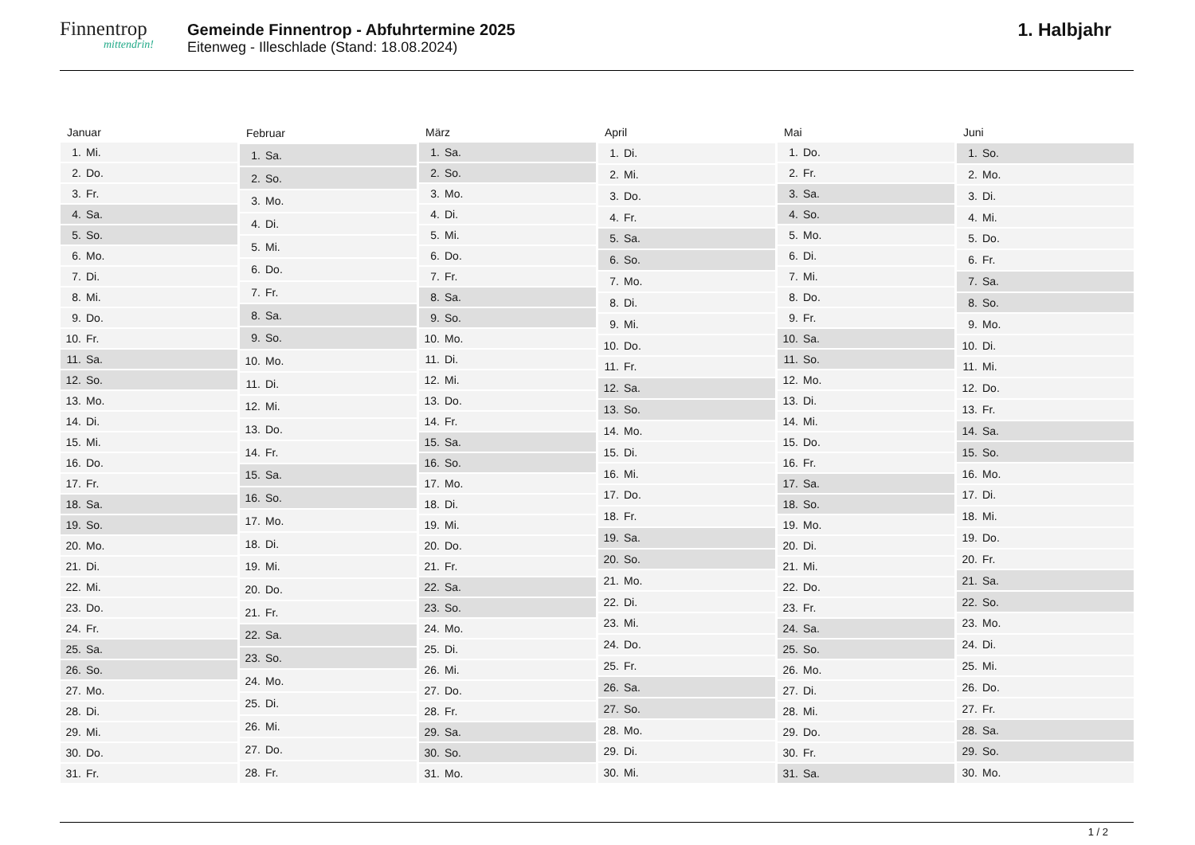Finnentrop
mittendrin!
Gemeinde Finnentrop - Abfuhrtermine 2025
Eitenweg - Illeschlade (Stand: 18.08.2024)
1. Halbjahr
| Januar | |
| --- | --- |
| 1. | Mi. |
| 2. | Do. |
| 3. | Fr. |
| 4. | Sa. |
| 5. | So. |
| 6. | Mo. |
| 7. | Di. |
| 8. | Mi. |
| 9. | Do. |
| 10. | Fr. |
| 11. | Sa. |
| 12. | So. |
| 13. | Mo. |
| 14. | Di. |
| 15. | Mi. |
| 16. | Do. |
| 17. | Fr. |
| 18. | Sa. |
| 19. | So. |
| 20. | Mo. |
| 21. | Di. |
| 22. | Mi. |
| 23. | Do. |
| 24. | Fr. |
| 25. | Sa. |
| 26. | So. |
| 27. | Mo. |
| 28. | Di. |
| 29. | Mi. |
| 30. | Do. |
| 31. | Fr. |
| Februar | |
| --- | --- |
| 1. | Sa. |
| 2. | So. |
| 3. | Mo. |
| 4. | Di. |
| 5. | Mi. |
| 6. | Do. |
| 7. | Fr. |
| 8. | Sa. |
| 9. | So. |
| 10. | Mo. |
| 11. | Di. |
| 12. | Mi. |
| 13. | Do. |
| 14. | Fr. |
| 15. | Sa. |
| 16. | So. |
| 17. | Mo. |
| 18. | Di. |
| 19. | Mi. |
| 20. | Do. |
| 21. | Fr. |
| 22. | Sa. |
| 23. | So. |
| 24. | Mo. |
| 25. | Di. |
| 26. | Mi. |
| 27. | Do. |
| 28. | Fr. |
| März | |
| --- | --- |
| 1. | Sa. |
| 2. | So. |
| 3. | Mo. |
| 4. | Di. |
| 5. | Mi. |
| 6. | Do. |
| 7. | Fr. |
| 8. | Sa. |
| 9. | So. |
| 10. | Mo. |
| 11. | Di. |
| 12. | Mi. |
| 13. | Do. |
| 14. | Fr. |
| 15. | Sa. |
| 16. | So. |
| 17. | Mo. |
| 18. | Di. |
| 19. | Mi. |
| 20. | Do. |
| 21. | Fr. |
| 22. | Sa. |
| 23. | So. |
| 24. | Mo. |
| 25. | Di. |
| 26. | Mi. |
| 27. | Do. |
| 28. | Fr. |
| 29. | Sa. |
| 30. | So. |
| 31. | Mo. |
| April | |
| --- | --- |
| 1. | Di. |
| 2. | Mi. |
| 3. | Do. |
| 4. | Fr. |
| 5. | Sa. |
| 6. | So. |
| 7. | Mo. |
| 8. | Di. |
| 9. | Mi. |
| 10. | Do. |
| 11. | Fr. |
| 12. | Sa. |
| 13. | So. |
| 14. | Mo. |
| 15. | Di. |
| 16. | Mi. |
| 17. | Do. |
| 18. | Fr. |
| 19. | Sa. |
| 20. | So. |
| 21. | Mo. |
| 22. | Di. |
| 23. | Mi. |
| 24. | Do. |
| 25. | Fr. |
| 26. | Sa. |
| 27. | So. |
| 28. | Mo. |
| 29. | Di. |
| 30. | Mi. |
| Mai | |
| --- | --- |
| 1. | Do. |
| 2. | Fr. |
| 3. | Sa. |
| 4. | So. |
| 5. | Mo. |
| 6. | Di. |
| 7. | Mi. |
| 8. | Do. |
| 9. | Fr. |
| 10. | Sa. |
| 11. | So. |
| 12. | Mo. |
| 13. | Di. |
| 14. | Mi. |
| 15. | Do. |
| 16. | Fr. |
| 17. | Sa. |
| 18. | So. |
| 19. | Mo. |
| 20. | Di. |
| 21. | Mi. |
| 22. | Do. |
| 23. | Fr. |
| 24. | Sa. |
| 25. | So. |
| 26. | Mo. |
| 27. | Di. |
| 28. | Mi. |
| 29. | Do. |
| 30. | Fr. |
| 31. | Sa. |
| Juni | |
| --- | --- |
| 1. | So. |
| 2. | Mo. |
| 3. | Di. |
| 4. | Mi. |
| 5. | Do. |
| 6. | Fr. |
| 7. | Sa. |
| 8. | So. |
| 9. | Mo. |
| 10. | Di. |
| 11. | Mi. |
| 12. | Do. |
| 13. | Fr. |
| 14. | Sa. |
| 15. | So. |
| 16. | Mo. |
| 17. | Di. |
| 18. | Mi. |
| 19. | Do. |
| 20. | Fr. |
| 21. | Sa. |
| 22. | So. |
| 23. | Mo. |
| 24. | Di. |
| 25. | Mi. |
| 26. | Do. |
| 27. | Fr. |
| 28. | Sa. |
| 29. | So. |
| 30. | Mo. |
1 / 2